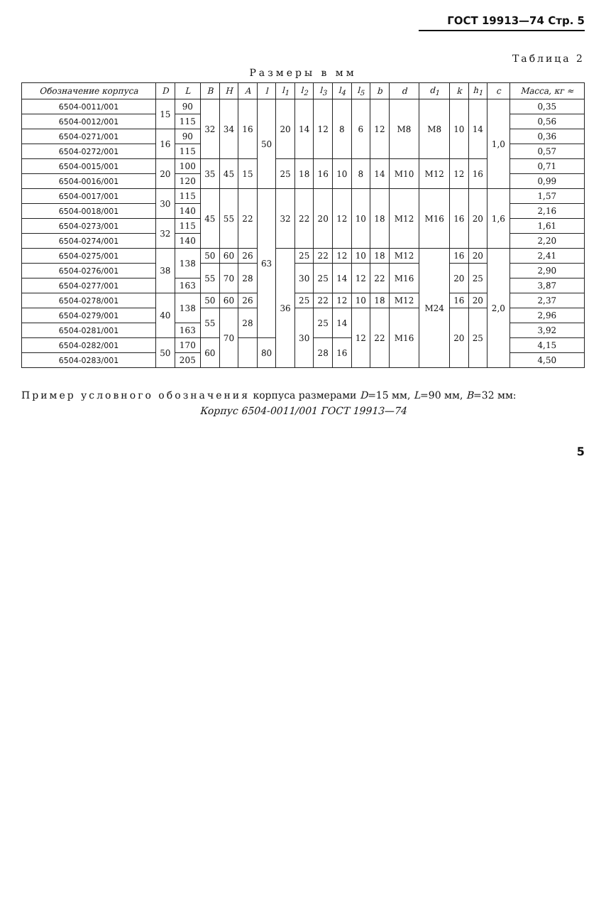ГОСТ 19913—74 Стр. 5
Таблица 2
Размеры в мм
| Обозначение корпуса | D | L | B | H | A | l | l<sub>1</sub> | l<sub>2</sub> | l<sub>3</sub> | l<sub>4</sub> | l<sub>5</sub> | b | d | d<sub>1</sub> | k | h<sub>1</sub> | c | Масса, кг ≈ |
| --- | --- | --- | --- | --- | --- | --- | --- | --- | --- | --- | --- | --- | --- | --- | --- | --- | --- | --- |
| 6504-0011/001 | 15 | 90 | 32 | 34 | 16 | 50 | 20 | 14 | 12 | 8 | 6 | 12 | M8 | M8 | 10 | 14 | 1,0 | 0,35 |
| 6504-0012/001 | | 115 | | | | | | | | | | | | | | | | 0,56 |
| 6504-0271/001 | 16 | 90 | | | | | | | | | | | | | | | | 0,36 |
| 6504-0272/001 | | 115 | | | | | | | | | | | | | | | | 0,57 |
| 6504-0015/001 | 20 | 100 | 35 | 45 | 15 | | 25 | 18 | 16 | 10 | 8 | 14 | M10 | M12 | 12 | 16 | | 0,71 |
| 6504-0016/001 | | 120 | | | | | | | | | | | | | | | | 0,99 |
| 6504-0017/001 | 30 | 115 | 45 | 55 | 22 | 63 | 32 | 22 | 20 | 12 | 10 | 18 | M12 | M16 | 16 | 20 | 1,6 | 1,57 |
| 6504-0018/001 | | 140 | | | | | | | | | | | | | | | | 2,16 |
| 6504-0273/001 | 32 | 115 | | | | | | | | | | | | | | | | 1,61 |
| 6504-0274/001 | | 140 | | | | | | | | | | | | | | | | 2,20 |
| 6504-0275/001 | 38 | 138 | 50 | 60 | 26 | | 36 | 25 | 22 | 12 | 10 | 18 | M12 | M24 | 16 | 20 | 2,0 | 2,41 |
| 6504-0276/001 | | | 55 | 70 | 28 | | | 30 | 25 | 14 | 12 | 22 | M16 | | 20 | 25 | | 2,90 |
| 6504-0277/001 | | 163 | | | | | | | | | | | | | | | | 3,87 |
| 6504-0278/001 | 40 | 138 | 50 | 60 | 26 | | | 25 | 22 | 12 | 10 | 18 | M12 | | 16 | 20 | | 2,37 |
| 6504-0279/001 | | | 55 | 70 | 28 | | | 30 | 25 | 14 | 12 | 22 | M16 | | 20 | 25 | | 2,96 |
| 6504-0281/001 | | 163 | | | | | | | | | | | | | | | | 3,92 |
| 6504-0282/001 | 50 | 170 | 60 | | | 80 | | | 28 | 16 | | | | | | | | 4,15 |
| 6504-0283/001 | | 205 | | | | | | | | | | | | | | | | 4,50 |
Пример условного обозначения корпуса размерами D=15 мм, L=90 мм, B=32 мм:
Корпус 6504-0011/001 ГОСТ 19913—74
5